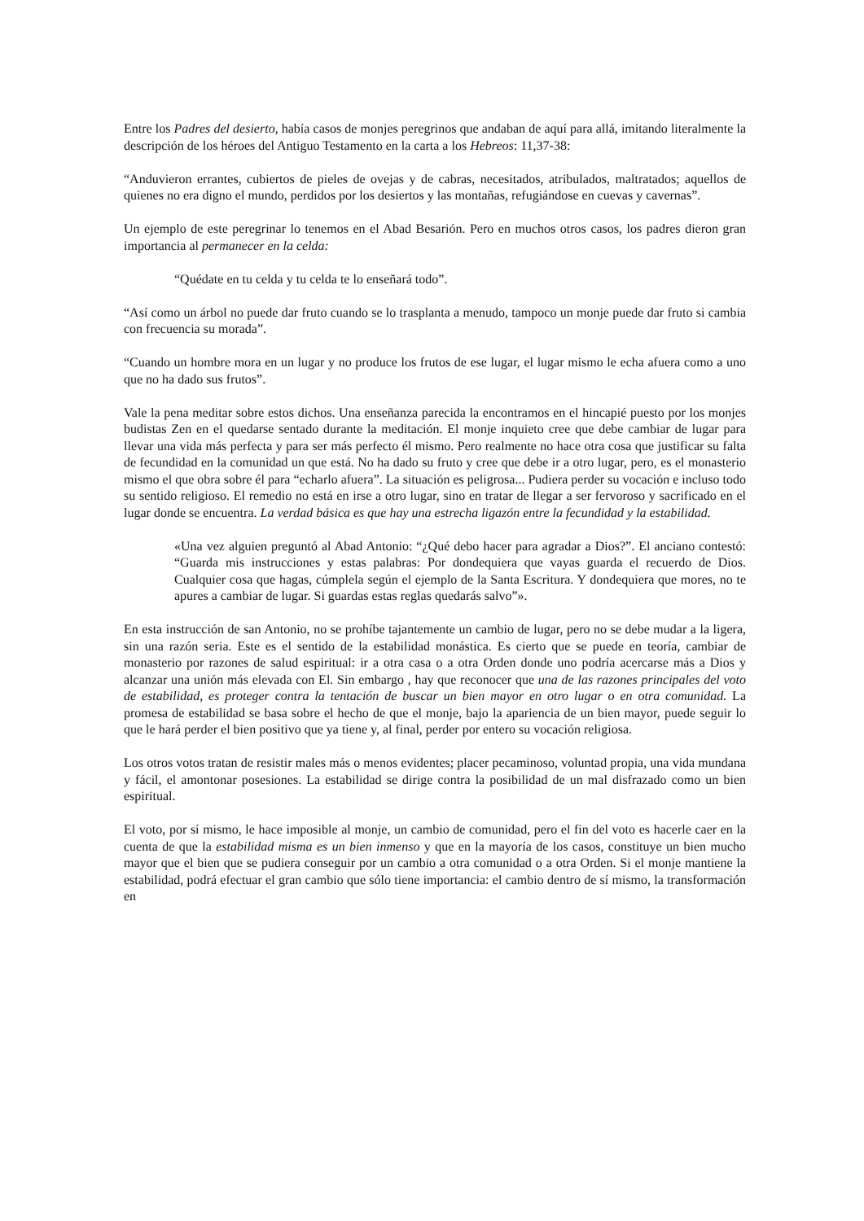Entre los Padres del desierto, había casos de monjes peregrinos que andaban de aquí para allá, imitando literalmente la descripción de los héroes del Antiguo Testamento en la carta a los Hebreos: 11,37-38:
“Anduvieron errantes, cubiertos de pieles de ovejas y de cabras, necesitados, atribulados, maltratados; aquellos de quienes no era digno el mundo, perdidos por los desiertos y las montañas, refugiándose en cuevas y cavernas”.
Un ejemplo de este peregrinar lo tenemos en el Abad Besarión. Pero en muchos otros casos, los padres dieron gran importancia al permanecer en la celda:
“Quédate en tu celda y tu celda te lo enseñará todo”.
“Así como un árbol no puede dar fruto cuando se lo trasplanta a menudo, tampoco un monje puede dar fruto si cambia con frecuencia su morada”.
“Cuando un hombre mora en un lugar y no produce los frutos de ese lugar, el lugar mismo le echa afuera como a uno que no ha dado sus frutos”.
Vale la pena meditar sobre estos dichos. Una enseñanza parecida la encontramos en el hincapié puesto por los monjes budistas Zen en el quedarse sentado durante la meditación. El monje inquieto cree que debe cambiar de lugar para llevar una vida más perfecta y para ser más perfecto él mismo. Pero realmente no hace otra cosa que justificar su falta de fecundidad en la comunidad un que está. No ha dado su fruto y cree que debe ir a otro lugar, pero, es el monasterio mismo el que obra sobre él para “echarlo afuera”. La situación es peligrosa... Pudiera perder su vocación e incluso todo su sentido religioso. El remedio no está en irse a otro lugar, sino en tratar de llegar a ser fervoroso y sacrificado en el lugar donde se encuentra. La verdad básica es que hay una estrecha ligazón entre la fecundidad y la estabilidad.
«Una vez alguien preguntó al Abad Antonio: “¿Qué debo hacer para agradar a Dios?”. El anciano contestó: “Guarda mis instrucciones y estas palabras: Por dondequiera que vayas guarda el recuerdo de Dios. Cualquier cosa que hagas, cúmplela según el ejemplo de la Santa Escritura. Y dondequiera que mores, no te apures a cambiar de lugar. Si guardas estas reglas quedarás salvo”».
En esta instrucción de san Antonio, no se prohíbe tajantemente un cambio de lugar, pero no se debe mudar a la ligera, sin una razón seria. Este es el sentido de la estabilidad monástica. Es cierto que se puede en teoría, cambiar de monasterio por razones de salud espiritual: ir a otra casa o a otra Orden donde uno podría acercarse más a Dios y alcanzar una unión más elevada con El. Sin embargo , hay que reconocer que una de las razones principales del voto de estabilidad, es proteger contra la tentación de buscar un bien mayor en otro lugar o en otra comunidad. La promesa de estabilidad se basa sobre el hecho de que el monje, bajo la apariencia de un bien mayor, puede seguir lo que le hará perder el bien positivo que ya tiene y, al final, perder por entero su vocación religiosa.
Los otros votos tratan de resistir males más o menos evidentes; placer pecaminoso, voluntad propia, una vida mundana y fácil, el amontonar posesiones. La estabilidad se dirige contra la posibilidad de un mal disfrazado como un bien espiritual.
El voto, por sí mismo, le hace imposible al monje, un cambio de comunidad, pero el fin del voto es hacerle caer en la cuenta de que la estabilidad misma es un bien inmenso y que en la mayoría de los casos, constituye un bien mucho mayor que el bien que se pudiera conseguir por un cambio a otra comunidad o a otra Orden. Si el monje mantiene la estabilidad, podrá efectuar el gran cambio que sólo tiene importancia: el cambio dentro de sí mismo, la transformación en